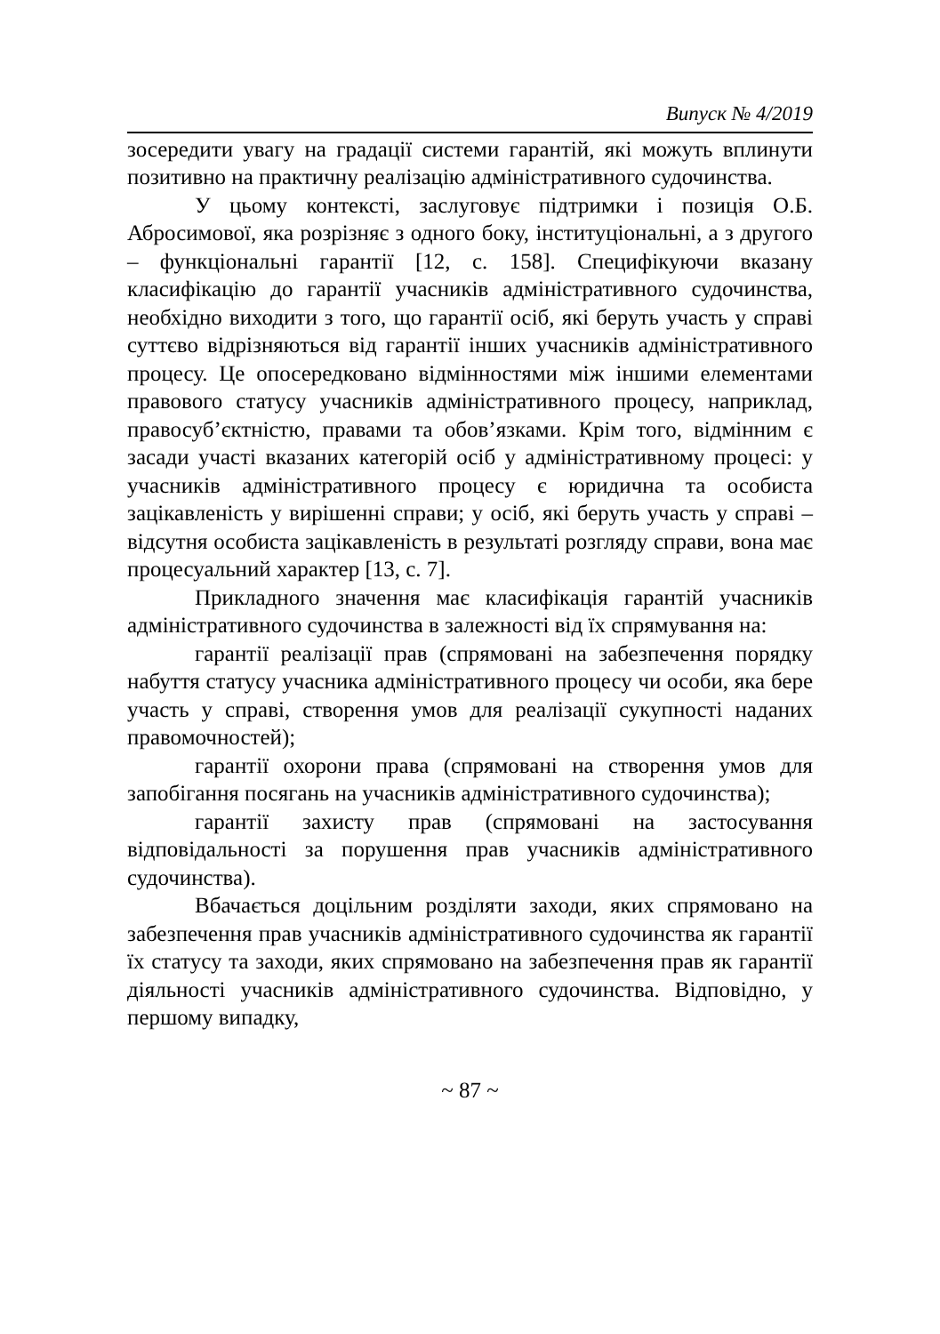Випуск № 4/2019
зосередити увагу на градації системи гарантій, які можуть вплинути позитивно на практичну реалізацію адміністративного судочинства.
У цьому контексті, заслуговує підтримки і позиція О.Б. Абросимової, яка розрізняє з одного боку, інституціональні, а з другого – функціональні гарантії [12, с. 158]. Специфікуючи вказану класифікацію до гарантії учасників адміністративного судочинства, необхідно виходити з того, що гарантії осіб, які беруть участь у справі суттєво відрізняються від гарантії інших учасників адміністративного процесу. Це опосередковано відмінностями між іншими елементами правового статусу учасників адміністративного процесу, наприклад, правосуб’єктністю, правами та обов’язками. Крім того, відмінним є засади участі вказаних категорій осіб у адміністративному процесі: у учасників адміністративного процесу є юридична та особиста зацікавленість у вирішенні справи; у осіб, які беруть участь у справі – відсутня особиста зацікавленість в результаті розгляду справи, вона має процесуальний характер [13, с. 7].
Прикладного значення має класифікація гарантій учасників адміністративного судочинства в залежності від їх спрямування на:
гарантії реалізації прав (спрямовані на забезпечення порядку набуття статусу учасника адміністративного процесу чи особи, яка бере участь у справі, створення умов для реалізації сукупності наданих правомочностей);
гарантії охорони права (спрямовані на створення умов для запобігання посягань на учасників адміністративного судочинства);
гарантії захисту прав (спрямовані на застосування відповідальності за порушення прав учасників адміністративного судочинства).
Вбачається доцільним розділяти заходи, яких спрямовано на забезпечення прав учасників адміністративного судочинства як гарантії їх статусу та заходи, яких спрямовано на забезпечення прав як гарантії діяльності учасників адміністративного судочинства. Відповідно, у першому випадку,
~ 87 ~